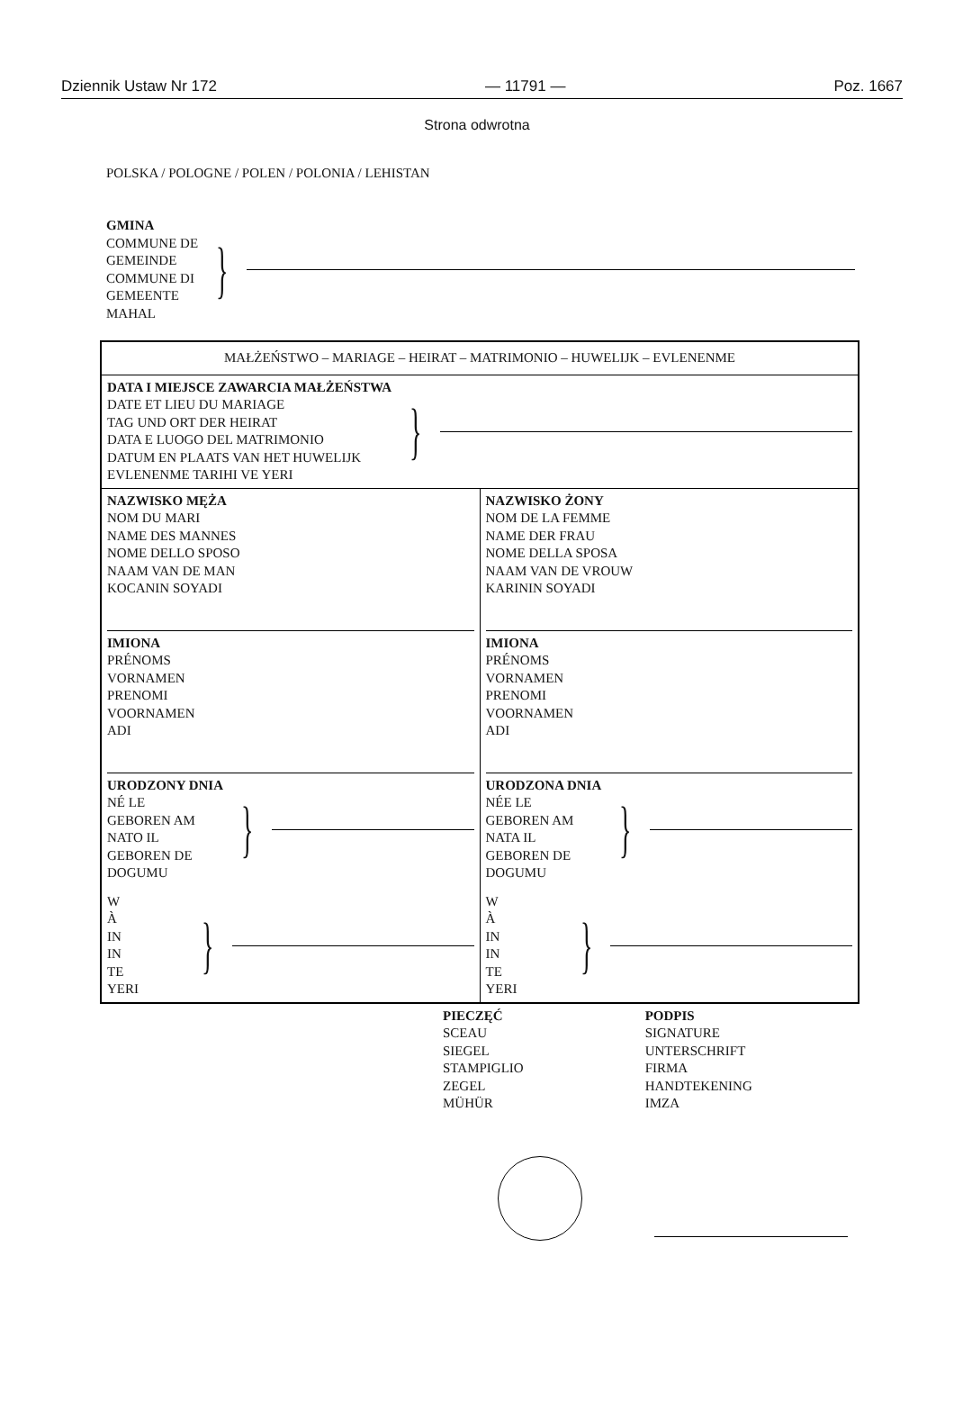Dziennik Ustaw Nr 172 — 11791 — Poz. 1667
Strona odwrotna
POLSKA / POLOGNE / POLEN / POLONIA / LEHISTAN
GMINA
COMMUNE DE
GEMEINDE
COMMUNE DI
GEMEENTE
MAHAL
}
| MAŁŻEŃSTWO – MARIAGE – HEIRAT – MATRIMONIO – HUWELIJK – EVLENENME | |
| DATA I MIEJSCE ZAWARCIA MAŁŻEŃSTWA DATE ET LIEU DU MARIAGE TAG UND ORT DER HEIRAT DATA E LUOGO DEL MATRIMONIO DATUM EN PLAATS VAN HET HUWELIJK EVLENENME TARIHI VE YERI } | |
| NAZWISKO MĘŻA NOM DU MARI NAME DES MANNES NOME DELLO SPOSO NAAM VAN DE MAN KOCANIN SOYADI IMIONA PRÉNOMS VORNAMEN PRENOMI VOORNAMEN ADI URODZONY DNIA NÉ LE GEBOREN AM NATO IL GEBOREN DE DOGUMU } W À IN IN TE YERI } | NAZWISKO ŻONY NOM DE LA FEMME NAME DER FRAU NOME DELLA SPOSA NAAM VAN DE VROUW KARININ SOYADI IMIONA PRÉNOMS VORNAMEN PRENOMI VOORNAMEN ADI URODZONA DNIA NÉE LE GEBOREN AM NATA IL GEBOREN DE DOGUMU } W À IN IN TE YERI } |
PIECZĘĆ
SCEAU
SIEGEL
STAMPIGLIO
ZEGEL
MÜHÜR
PODPIS
SIGNATURE
UNTERSCHRIFT
FIRMA
HANDTEKENING
IMZA